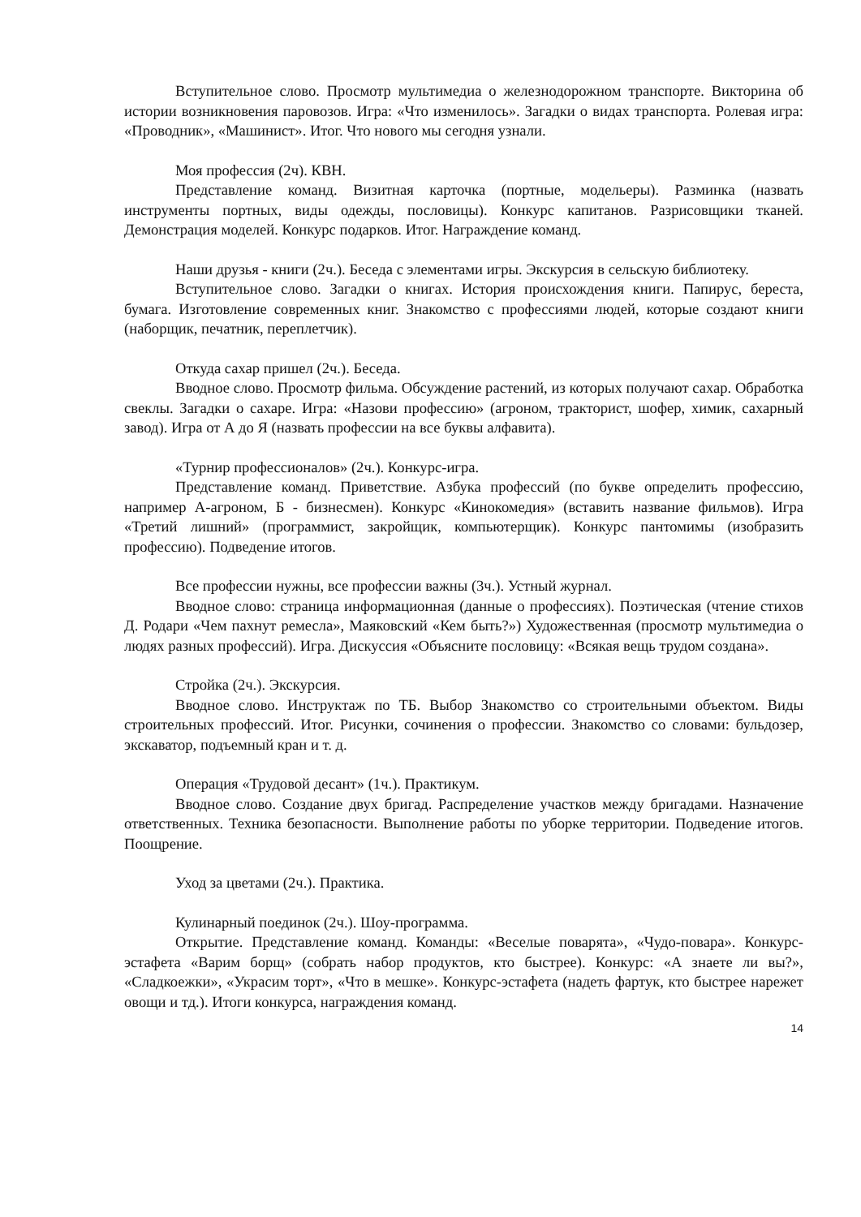Вступительное слово. Просмотр мультимедиа о железнодорожном транспорте. Викторина об истории возникновения паровозов. Игра: «Что изменилось». Загадки о видах транспорта. Ролевая игра: «Проводник», «Машинист». Итог. Что нового мы сегодня узнали.
Моя профессия (2ч). КВН.
Представление команд. Визитная карточка (портные, модельеры). Разминка (назвать инструменты портных, виды одежды, пословицы). Конкурс капитанов. Разрисовщики тканей. Демонстрация моделей. Конкурс подарков. Итог. Награждение команд.
Наши друзья - книги (2ч.). Беседа с элементами игры. Экскурсия в сельскую библиотеку.
Вступительное слово. Загадки о книгах. История происхождения книги. Папирус, береста, бумага. Изготовление современных книг. Знакомство с профессиями людей, которые создают книги (наборщик, печатник, переплетчик).
Откуда сахар пришел (2ч.). Беседа.
Вводное слово. Просмотр фильма. Обсуждение растений, из которых получают сахар. Обработка свеклы. Загадки о сахаре. Игра: «Назови профессию» (агроном, тракторист, шофер, химик, сахарный завод). Игра от А до Я (назвать профессии на все буквы алфавита).
«Турнир профессионалов» (2ч.). Конкурс-игра.
Представление команд. Приветствие. Азбука профессий (по букве определить профессию, например А-агроном, Б - бизнесмен). Конкурс «Кинокомедия» (вставить название фильмов). Игра «Третий лишний» (программист, закройщик, компьютерщик). Конкурс пантомимы (изобразить профессию). Подведение итогов.
Все профессии нужны, все профессии важны (3ч.). Устный журнал.
Вводное слово: страница информационная (данные о профессиях). Поэтическая (чтение стихов Д. Родари «Чем пахнут ремесла», Маяковский «Кем быть?») Художественная (просмотр мультимедиа о людях разных профессий). Игра. Дискуссия «Объясните пословицу: «Всякая вещь трудом создана».
Стройка (2ч.). Экскурсия.
Вводное слово. Инструктаж по ТБ. Выбор Знакомство со строительными объектом. Виды строительных профессий. Итог. Рисунки, сочинения о профессии. Знакомство со словами: бульдозер, экскаватор, подъемный кран и т. д.
Операция «Трудовой десант» (1ч.). Практикум.
Вводное слово. Создание двух бригад. Распределение участков между бригадами. Назначение ответственных. Техника безопасности. Выполнение работы по уборке территории. Подведение итогов. Поощрение.
Уход за цветами (2ч.). Практика.
Кулинарный поединок (2ч.). Шоу-программа.
Открытие. Представление команд. Команды: «Веселые поварята», «Чудо-повара». Конкурс-эстафета «Варим борщ» (собрать набор продуктов, кто быстрее). Конкурс: «А знаете ли вы?», «Сладкоежки», «Украсим торт», «Что в мешке». Конкурс-эстафета (надеть фартук, кто быстрее нарежет овощи и тд.). Итоги конкурса, награждения команд.
14